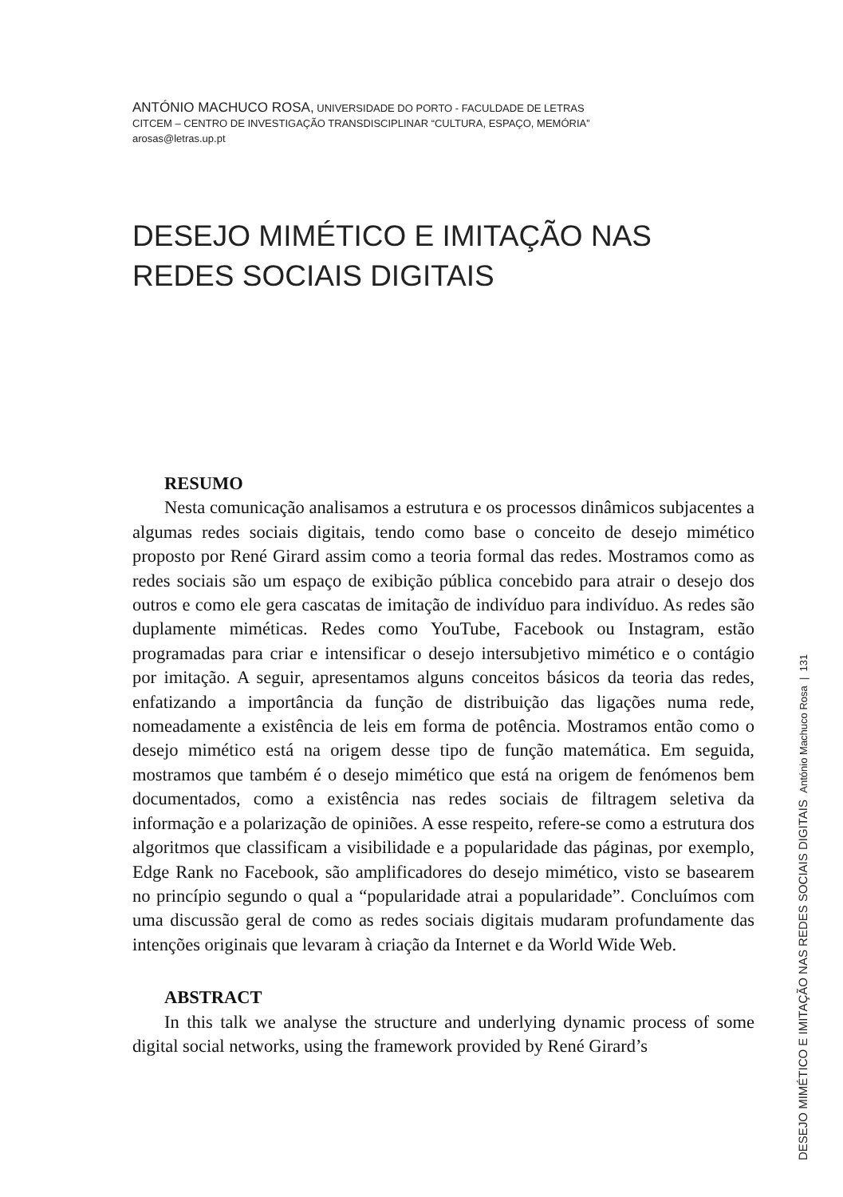ANTÓNIO MACHUCO ROSA, UNIVERSIDADE DO PORTO - FACULDADE DE LETRAS
CITCEM – CENTRO DE INVESTIGAÇÃO TRANSDISCIPLINAR “CULTURA, ESPAÇO, MEMÓRIA”
arosas@letras.up.pt
DESEJO MIMÉTICO E IMITAÇÃO NAS
REDES SOCIAIS DIGITAIS
RESUMO
Nesta comunicação analisamos a estrutura e os processos dinâmicos subjacentes a algumas redes sociais digitais, tendo como base o conceito de desejo mimético proposto por René Girard assim como a teoria formal das redes. Mostramos como as redes sociais são um espaço de exibição pública concebido para atrair o desejo dos outros e como ele gera cascatas de imitação de indivíduo para indivíduo. As redes são duplamente miméticas. Redes como YouTube, Facebook ou Instagram, estão programadas para criar e intensificar o desejo intersubjetivo mimético e o contágio por imitação. A seguir, apresentamos alguns conceitos básicos da teoria das redes, enfatizando a importância da função de distribuição das ligações numa rede, nomeadamente a existência de leis em forma de potência. Mostramos então como o desejo mimético está na origem desse tipo de função matemática. Em seguida, mostramos que também é o desejo mimético que está na origem de fenómenos bem documentados, como a existência nas redes sociais de filtragem seletiva da informação e a polarização de opiniões. A esse respeito, refere-se como a estrutura dos algoritmos que classificam a visibilidade e a popularidade das páginas, por exemplo, Edge Rank no Facebook, são amplificadores do desejo mimético, visto se basearem no princípio segundo o qual a “popularidade atrai a popularidade”. Concluímos com uma discussão geral de como as redes sociais digitais mudaram profundamente das intenções originais que levaram à criação da Internet e da World Wide Web.
ABSTRACT
In this talk we analyse the structure and underlying dynamic process of some digital social networks, using the framework provided by René Girard’s
DESEJO MIMÉTICO E IMITAÇÃO NAS REDES SOCIAIS DIGITAIS António Machuco Rosa | 131